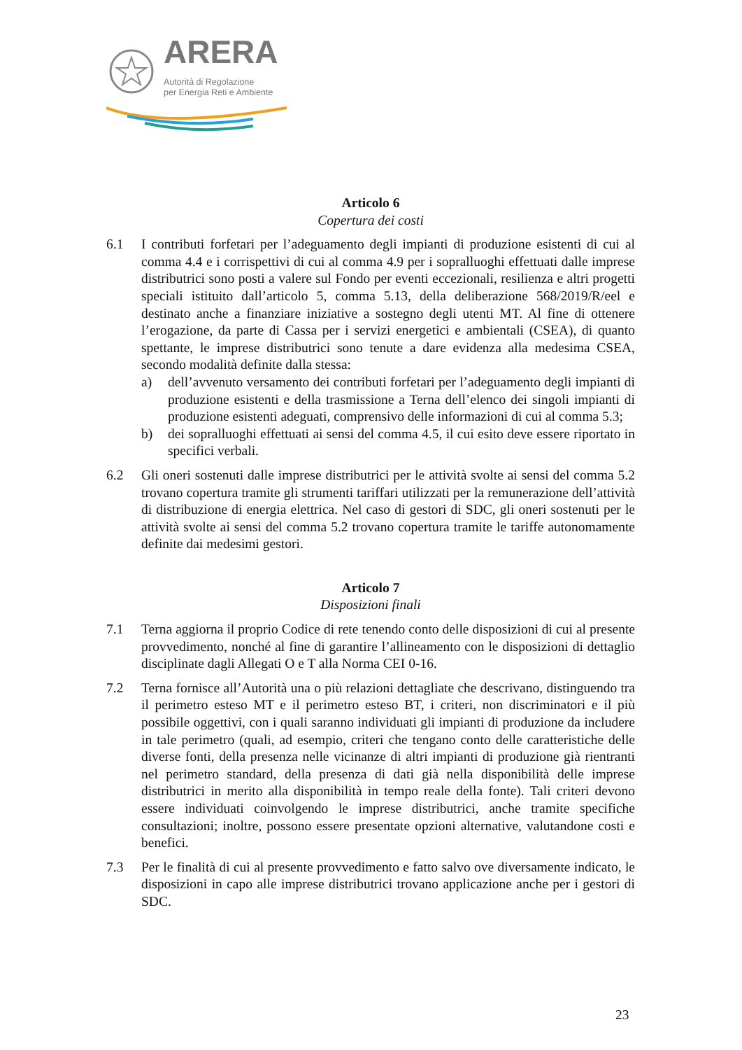ARERA
Autorità di Regolazione
per Energia Reti e Ambiente
Articolo 6
Copertura dei costi
6.1 I contributi forfetari per l’adeguamento degli impianti di produzione esistenti di cui al comma 4.4 e i corrispettivi di cui al comma 4.9 per i sopralluoghi effettuati dalle imprese distributrici sono posti a valere sul Fondo per eventi eccezionali, resilienza e altri progetti speciali istituito dall’articolo 5, comma 5.13, della deliberazione 568/2019/R/eel e destinato anche a finanziare iniziative a sostegno degli utenti MT. Al fine di ottenere l’erogazione, da parte di Cassa per i servizi energetici e ambientali (CSEA), di quanto spettante, le imprese distributrici sono tenute a dare evidenza alla medesima CSEA, secondo modalità definite dalla stessa:
a) dell’avvenuto versamento dei contributi forfetari per l’adeguamento degli impianti di produzione esistenti e della trasmissione a Terna dell’elenco dei singoli impianti di produzione esistenti adeguati, comprensivo delle informazioni di cui al comma 5.3;
b) dei sopralluoghi effettuati ai sensi del comma 4.5, il cui esito deve essere riportato in specifici verbali.
6.2 Gli oneri sostenuti dalle imprese distributrici per le attività svolte ai sensi del comma 5.2 trovano copertura tramite gli strumenti tariffari utilizzati per la remunerazione dell’attività di distribuzione di energia elettrica. Nel caso di gestori di SDC, gli oneri sostenuti per le attività svolte ai sensi del comma 5.2 trovano copertura tramite le tariffe autonomamente definite dai medesimi gestori.
Articolo 7
Disposizioni finali
7.1 Terna aggiorna il proprio Codice di rete tenendo conto delle disposizioni di cui al presente provvedimento, nonché al fine di garantire l’allineamento con le disposizioni di dettaglio disciplinate dagli Allegati O e T alla Norma CEI 0-16.
7.2 Terna fornisce all’Autorità una o più relazioni dettagliate che descrivano, distinguendo tra il perimetro esteso MT e il perimetro esteso BT, i criteri, non discriminatori e il più possibile oggettivi, con i quali saranno individuati gli impianti di produzione da includere in tale perimetro (quali, ad esempio, criteri che tengano conto delle caratteristiche delle diverse fonti, della presenza nelle vicinanze di altri impianti di produzione già rientranti nel perimetro standard, della presenza di dati già nella disponibilità delle imprese distributrici in merito alla disponibilità in tempo reale della fonte). Tali criteri devono essere individuati coinvolgendo le imprese distributrici, anche tramite specifiche consultazioni; inoltre, possono essere presentate opzioni alternative, valutandone costi e benefici.
7.3 Per le finalità di cui al presente provvedimento e fatto salvo ove diversamente indicato, le disposizioni in capo alle imprese distributrici trovano applicazione anche per i gestori di SDC.
23